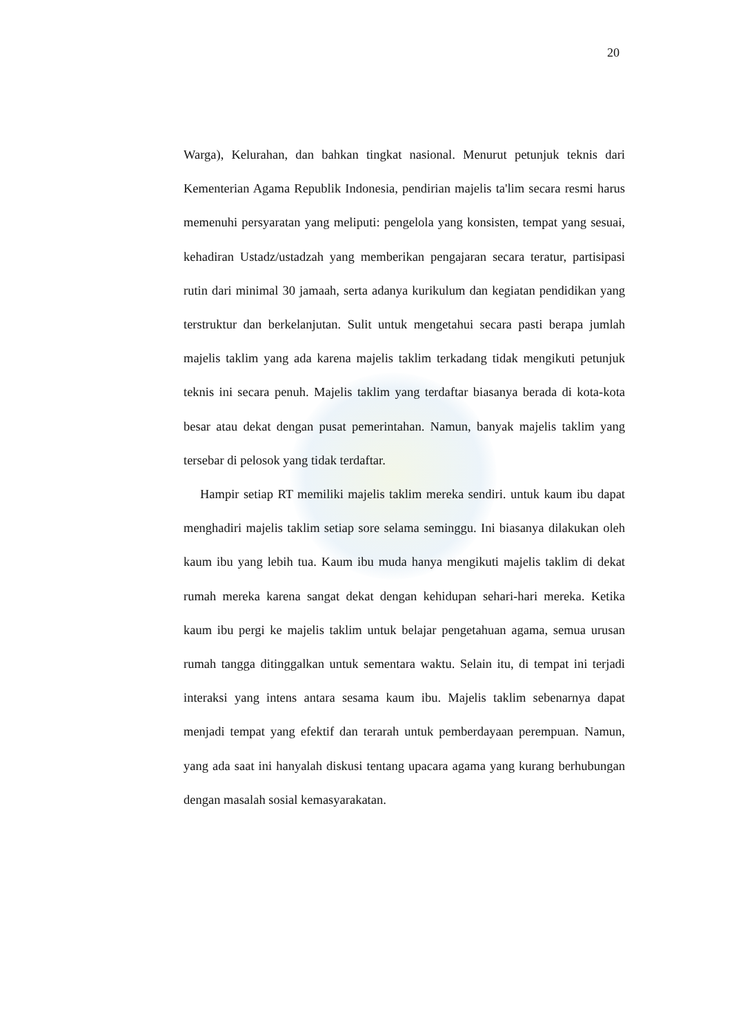20
Warga), Kelurahan, dan bahkan tingkat nasional. Menurut petunjuk teknis dari Kementerian Agama Republik Indonesia, pendirian majelis ta'lim secara resmi harus memenuhi persyaratan yang meliputi: pengelola yang konsisten, tempat yang sesuai, kehadiran Ustadz/ustadzah yang memberikan pengajaran secara teratur, partisipasi rutin dari minimal 30 jamaah, serta adanya kurikulum dan kegiatan pendidikan yang terstruktur dan berkelanjutan. Sulit untuk mengetahui secara pasti berapa jumlah majelis taklim yang ada karena majelis taklim terkadang tidak mengikuti petunjuk teknis ini secara penuh. Majelis taklim yang terdaftar biasanya berada di kota-kota besar atau dekat dengan pusat pemerintahan. Namun, banyak majelis taklim yang tersebar di pelosok yang tidak terdaftar.
Hampir setiap RT memiliki majelis taklim mereka sendiri. untuk kaum ibu dapat menghadiri majelis taklim setiap sore selama seminggu. Ini biasanya dilakukan oleh kaum ibu yang lebih tua. Kaum ibu muda hanya mengikuti majelis taklim di dekat rumah mereka karena sangat dekat dengan kehidupan sehari-hari mereka. Ketika kaum ibu pergi ke majelis taklim untuk belajar pengetahuan agama, semua urusan rumah tangga ditinggalkan untuk sementara waktu. Selain itu, di tempat ini terjadi interaksi yang intens antara sesama kaum ibu. Majelis taklim sebenarnya dapat menjadi tempat yang efektif dan terarah untuk pemberdayaan perempuan. Namun, yang ada saat ini hanyalah diskusi tentang upacara agama yang kurang berhubungan dengan masalah sosial kemasyarakatan.